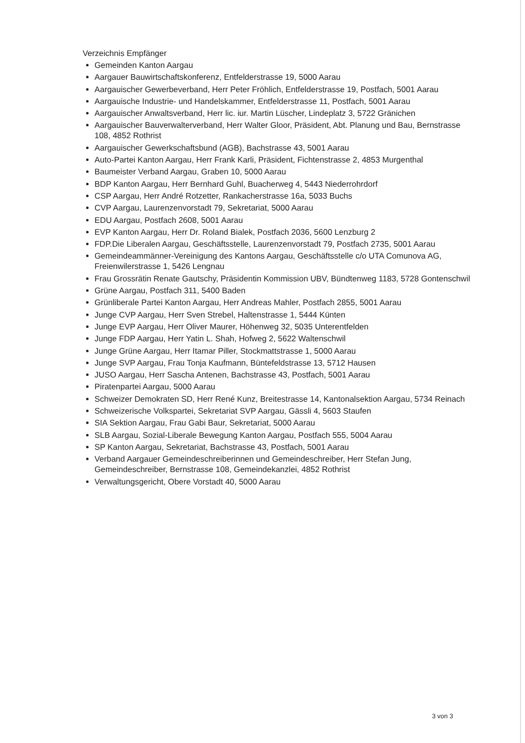Verzeichnis Empfänger
Gemeinden Kanton Aargau
Aargauer Bauwirtschaftskonferenz, Entfelderstrasse 19, 5000 Aarau
Aargauischer Gewerbeverband, Herr Peter Fröhlich, Entfelderstrasse 19, Postfach, 5001 Aarau
Aargauische Industrie- und Handelskammer, Entfelderstrasse 11, Postfach, 5001 Aarau
Aargauischer Anwaltsverband, Herr lic. iur. Martin Lüscher, Lindeplatz 3, 5722 Gränichen
Aargauischer Bauverwalterverband, Herr Walter Gloor, Präsident, Abt. Planung und Bau, Bernstrasse 108, 4852 Rothrist
Aargauischer Gewerkschaftsbund (AGB), Bachstrasse 43, 5001 Aarau
Auto-Partei Kanton Aargau, Herr Frank Karli, Präsident, Fichtenstrasse 2, 4853 Murgenthal
Baumeister Verband Aargau, Graben 10, 5000 Aarau
BDP Kanton Aargau, Herr Bernhard Guhl, Buacherweg 4, 5443 Niederrohrdorf
CSP Aargau, Herr André Rotzetter, Rankacherstrasse 16a, 5033 Buchs
CVP Aargau, Laurenzenvorstadt 79, Sekretariat, 5000 Aarau
EDU Aargau, Postfach 2608, 5001 Aarau
EVP Kanton Aargau, Herr Dr. Roland Bialek, Postfach 2036, 5600 Lenzburg 2
FDP.Die Liberalen Aargau, Geschäftsstelle, Laurenzenvorstadt 79, Postfach 2735, 5001 Aarau
Gemeindeammänner-Vereinigung des Kantons Aargau, Geschäftsstelle c/o UTA Comunova AG, Freienwilerstrasse 1, 5426 Lengnau
Frau Grossrätin Renate Gautschy, Präsidentin Kommission UBV, Bündtenweg 1183, 5728 Gontenschwil
Grüne Aargau, Postfach 311, 5400 Baden
Grünliberale Partei Kanton Aargau, Herr Andreas Mahler, Postfach 2855, 5001 Aarau
Junge CVP Aargau, Herr Sven Strebel, Haltenstrasse 1, 5444 Künten
Junge EVP Aargau, Herr Oliver Maurer, Höhenweg 32, 5035 Unterentfelden
Junge FDP Aargau, Herr Yatin L. Shah, Hofweg 2, 5622 Waltenschwil
Junge Grüne Aargau, Herr Itamar Piller, Stockmattstrasse 1, 5000 Aarau
Junge SVP Aargau, Frau Tonja Kaufmann, Büntefeldstrasse 13, 5712 Hausen
JUSO Aargau, Herr Sascha Antenen, Bachstrasse 43, Postfach, 5001 Aarau
Piratenpartei Aargau, 5000 Aarau
Schweizer Demokraten SD, Herr René Kunz, Breitestrasse 14, Kantonalsektion Aargau, 5734 Reinach
Schweizerische Volkspartei, Sekretariat SVP Aargau, Gässli 4, 5603 Staufen
SIA Sektion Aargau, Frau Gabi Baur, Sekretariat, 5000 Aarau
SLB Aargau, Sozial-Liberale Bewegung Kanton Aargau, Postfach 555, 5004 Aarau
SP Kanton Aargau, Sekretariat, Bachstrasse 43, Postfach, 5001 Aarau
Verband Aargauer Gemeindeschreiberinnen und Gemeindeschreiber, Herr Stefan Jung, Gemeindeschreiber, Bernstrasse 108, Gemeindekanzlei, 4852 Rothrist
Verwaltungsgericht, Obere Vorstadt 40, 5000 Aarau
3 von 3